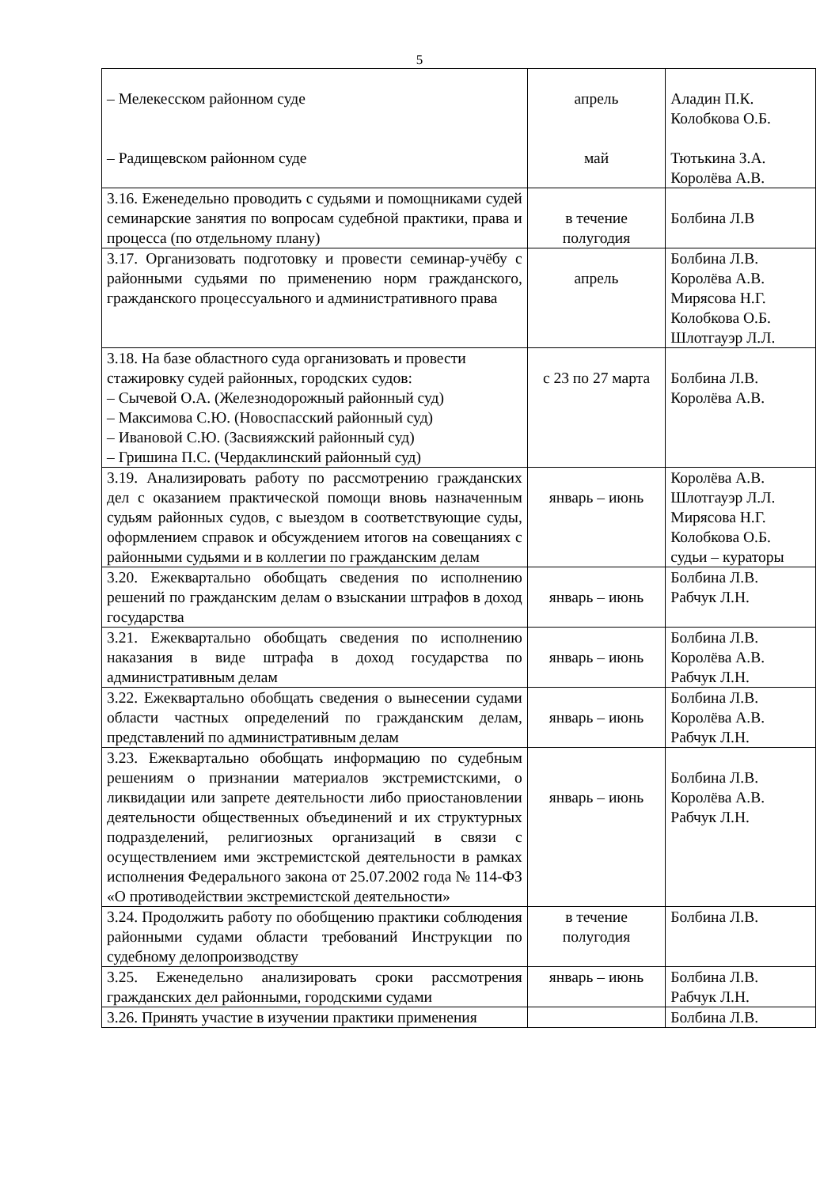5
| – Мелекесском районном суде – Радищевском районном суде | апрель май | Аладин П.К. Колобкова О.Б. Тютькина З.А. Королёва А.В. |
| 3.16. Еженедельно проводить с судьями и помощниками судей семинарские занятия по вопросам судебной практики, права и процесса (по отдельному плану) | в течение полугодия | Болбина Л.В |
| 3.17. Организовать подготовку и провести семинар-учёбу с районными судьями по применению норм гражданского, гражданского процессуального и административного права | апрель | Болбина Л.В. Королёва А.В. Мирясова Н.Г. Колобкова О.Б. Шлотгауэр Л.Л. |
| 3.18. На базе областного суда организовать и провести стажировку судей районных, городских судов: – Сычевой О.А. (Железнодорожный районный суд) – Максимова С.Ю. (Новоспасский районный суд) – Ивановой С.Ю. (Засвияжский районный суд) – Гришина П.С. (Чердаклинский районный суд) | с 23 по 27 марта | Болбина Л.В. Королёва А.В. |
| 3.19. Анализировать работу по рассмотрению гражданских дел с оказанием практической помощи вновь назначенным судьям районных судов, с выездом в соответствующие суды, оформлением справок и обсуждением итогов на совещаниях с районными судьями и в коллегии по гражданским делам | январь – июнь | Королёва А.В. Шлотгауэр Л.Л. Мирясова Н.Г. Колобкова О.Б. судьи – кураторы |
| 3.20. Ежеквартально обобщать сведения по исполнению решений по гражданским делам о взыскании штрафов в доход государства | январь – июнь | Болбина Л.В. Рабчук Л.Н. |
| 3.21. Ежеквартально обобщать сведения по исполнению наказания в виде штрафа в доход государства по административным делам | январь – июнь | Болбина Л.В. Королёва А.В. Рабчук Л.Н. |
| 3.22. Ежеквартально обобщать сведения о вынесении судами области частных определений по гражданским делам, представлений по административным делам | январь – июнь | Болбина Л.В. Королёва А.В. Рабчук Л.Н. |
| 3.23. Ежеквартально обобщать информацию по судебным решениям о признании материалов экстремистскими, о ликвидации или запрете деятельности либо приостановлении деятельности общественных объединений и их структурных подразделений, религиозных организаций в связи с осуществлением ими экстремистской деятельности в рамках исполнения Федерального закона от 25.07.2002 года № 114-ФЗ «О противодействии экстремистской деятельности» | январь – июнь | Болбина Л.В. Королёва А.В. Рабчук Л.Н. |
| 3.24. Продолжить работу по обобщению практики соблюдения районными судами области требований Инструкции по судебному делопроизводству | в течение полугодия | Болбина Л.В. |
| 3.25. Еженедельно анализировать сроки рассмотрения гражданских дел районными, городскими судами | январь – июнь | Болбина Л.В. Рабчук Л.Н. |
| 3.26. Принять участие в изучении практики применения | | Болбина Л.В. |